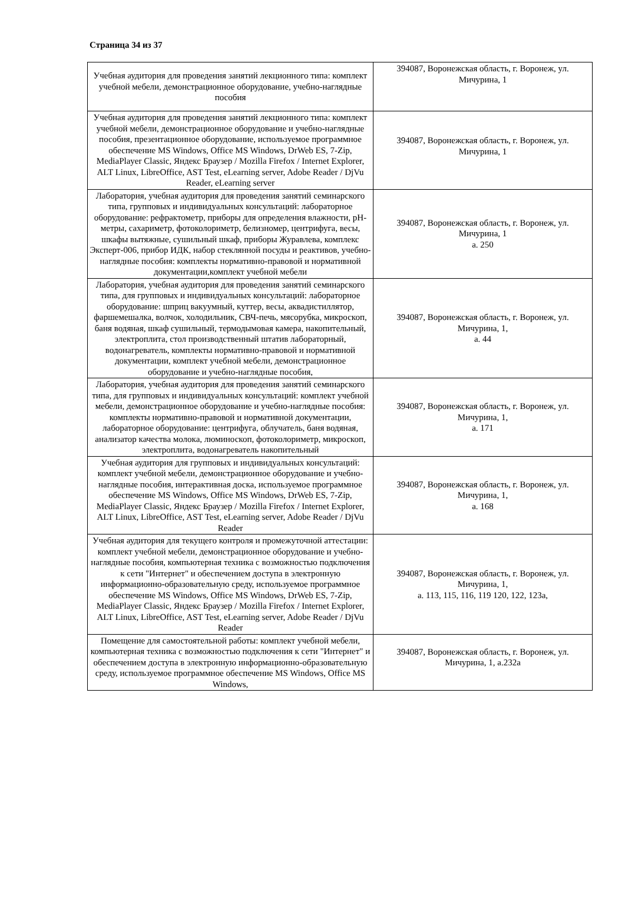Страница 34 из 37
| Учебная аудитория для проведения занятий лекционного типа: комплект учебной мебели, демонстрационное оборудование, учебно-наглядные пособия | 394087, Воронежская область, г. Воронеж, ул. Мичурина, 1 |
| Учебная аудитория для проведения занятий лекционного типа: комплект учебной мебели, демонстрационное оборудование и учебно-наглядные пособия, презентационное оборудование, используемое программное обеспечение MS Windows, Office MS Windows, DrWeb ES, 7-Zip, MediaPlayer Classic, Яндекс Браузер / Mozilla Firefox / Internet Explorer, ALT Linux, LibreOffice, AST Test, eLearning server, Adobe Reader / DjVu Reader, eLearning server | 394087, Воронежская область, г. Воронеж, ул. Мичурина, 1 |
| Лаборатория, учебная аудитория для проведения занятий семинарского типа, групповых и индивидуальных консультаций: лабораторное оборудование: рефрактометр, приборы для определения влажности, pH-метры, сахариметр, фотоколориметр, белизномер, центрифуга, весы, шкафы вытяжные, сушильный шкаф, приборы Журавлева, комплекс Эксперт-006, прибор ИДК, набор стеклянной посуды и реактивов, учебно-наглядные пособия: комплекты нормативно-правовой и нормативной документации,комплект учебной мебели | 394087, Воронежская область, г. Воронеж, ул. Мичурина, 1 а. 250 |
| Лаборатория, учебная аудитория для проведения занятий семинарского типа, для групповых и индивидуальных консультаций: лабораторное оборудование: шприц вакуумный, куттер, весы, аквадистиллятор, фаршемешалка, волчок, холодильник, СВЧ-печь, мясорубка, микроскоп, баня водяная, шкаф сушильный, термодымовая камера, накопительный, электроплита, стол производственный штатив лабораторный, водонагреватель, комплекты нормативно-правовой и нормативной документации, комплект учебной мебели, демонстрационное оборудование и учебно-наглядные пособия, | 394087, Воронежская область, г. Воронеж, ул. Мичурина, 1, а. 44 |
| Лаборатория, учебная аудитория для проведения занятий семинарского типа, для групповых и индивидуальных консультаций: комплект учебной мебели, демонстрационное оборудование и учебно-наглядные пособия: комплекты нормативно-правовой и нормативной документации, лабораторное оборудование: центрифуга, облучатель, баня водяная, анализатор качества молока, люминоскоп, фотоколориметр, микроскоп, электроплита, водонагреватель накопительный | 394087, Воронежская область, г. Воронеж, ул. Мичурина, 1, а. 171 |
| Учебная аудитория для групповых и индивидуальных консультаций: комплект учебной мебели, демонстрационное оборудование и учебно-наглядные пособия, интерактивная доска, используемое программное обеспечение MS Windows, Office MS Windows, DrWeb ES, 7-Zip, MediaPlayer Classic, Яндекс Браузер / Mozilla Firefox / Internet Explorer, ALT Linux, LibreOffice, AST Test, eLearning server, Adobe Reader / DjVu Reader | 394087, Воронежская область, г. Воронеж, ул. Мичурина, 1, а. 168 |
| Учебная аудитория для текущего контроля и промежуточной аттестации: комплект учебной мебели, демонстрационное оборудование и учебно-наглядные пособия, компьютерная техника с возможностью подключения к сети "Интернет" и обеспечением доступа в электронную информационно-образовательную среду, используемое программное обеспечение MS Windows, Office MS Windows, DrWeb ES, 7-Zip, MediaPlayer Classic, Яндекс Браузер / Mozilla Firefox / Internet Explorer, ALT Linux, LibreOffice, AST Test, eLearning server, Adobe Reader / DjVu Reader | 394087, Воронежская область, г. Воронеж, ул. Мичурина, 1, а. 113, 115, 116, 119 120, 122, 123а, |
| Помещение для самостоятельной работы: комплект учебной мебели, компьютерная техника с возможностью подключения к сети "Интернет" и обеспечением доступа в электронную информационно-образовательную среду, используемое программное обеспечение MS Windows, Office MS Windows, | 394087, Воронежская область, г. Воронеж, ул. Мичурина, 1, а.232а |